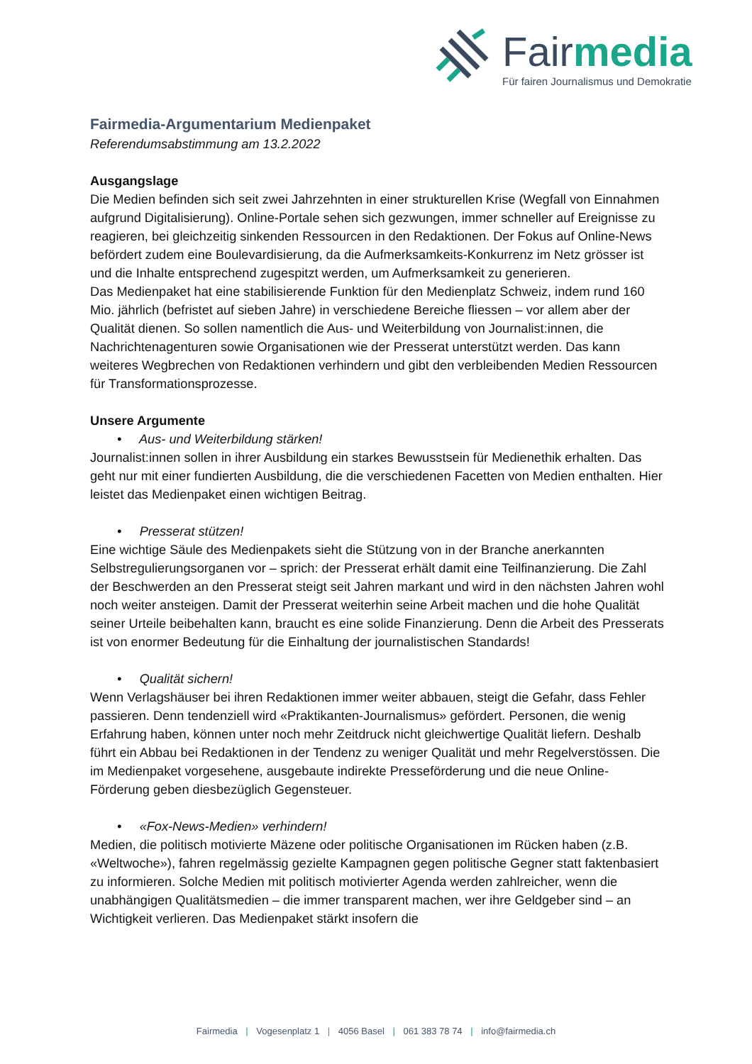Fairmedia
Für fairen Journalismus und Demokratie
Fairmedia-Argumentarium Medienpaket
Referendumsabstimmung am 13.2.2022
Ausgangslage
Die Medien befinden sich seit zwei Jahrzehnten in einer strukturellen Krise (Wegfall von Einnahmen aufgrund Digitalisierung). Online-Portale sehen sich gezwungen, immer schneller auf Ereignisse zu reagieren, bei gleichzeitig sinkenden Ressourcen in den Redaktionen. Der Fokus auf Online-News befördert zudem eine Boulevardisierung, da die Aufmerksamkeits-Konkurrenz im Netz grösser ist und die Inhalte entsprechend zugespitzt werden, um Aufmerksamkeit zu generieren.
Das Medienpaket hat eine stabilisierende Funktion für den Medienplatz Schweiz, indem rund 160 Mio. jährlich (befristet auf sieben Jahre) in verschiedene Bereiche fliessen – vor allem aber der Qualität dienen. So sollen namentlich die Aus- und Weiterbildung von Journalist:innen, die Nachrichtenagenturen sowie Organisationen wie der Presserat unterstützt werden. Das kann weiteres Wegbrechen von Redaktionen verhindern und gibt den verbleibenden Medien Ressourcen für Transformationsprozesse.
Unsere Argumente
• Aus- und Weiterbildung stärken!
Journalist:innen sollen in ihrer Ausbildung ein starkes Bewusstsein für Medienethik erhalten. Das geht nur mit einer fundierten Ausbildung, die die verschiedenen Facetten von Medien enthalten. Hier leistet das Medienpaket einen wichtigen Beitrag.
• Presserat stützen!
Eine wichtige Säule des Medienpakets sieht die Stützung von in der Branche anerkannten Selbstregulierungsorganen vor – sprich: der Presserat erhält damit eine Teilfinanzierung. Die Zahl der Beschwerden an den Presserat steigt seit Jahren markant und wird in den nächsten Jahren wohl noch weiter ansteigen. Damit der Presserat weiterhin seine Arbeit machen und die hohe Qualität seiner Urteile beibehalten kann, braucht es eine solide Finanzierung. Denn die Arbeit des Presserats ist von enormer Bedeutung für die Einhaltung der journalistischen Standards!
• Qualität sichern!
Wenn Verlagshäuser bei ihren Redaktionen immer weiter abbauen, steigt die Gefahr, dass Fehler passieren. Denn tendenziell wird «Praktikanten-Journalismus» gefördert. Personen, die wenig Erfahrung haben, können unter noch mehr Zeitdruck nicht gleichwertige Qualität liefern. Deshalb führt ein Abbau bei Redaktionen in der Tendenz zu weniger Qualität und mehr Regelverstössen. Die im Medienpaket vorgesehene, ausgebaute indirekte Presseförderung und die neue Online-Förderung geben diesbezüglich Gegensteuer.
• «Fox-News-Medien» verhindern!
Medien, die politisch motivierte Mäzene oder politische Organisationen im Rücken haben (z.B. «Weltwoche»), fahren regelmässig gezielte Kampagnen gegen politische Gegner statt faktenbasiert zu informieren. Solche Medien mit politisch motivierter Agenda werden zahlreicher, wenn die unabhängigen Qualitätsmedien – die immer transparent machen, wer ihre Geldgeber sind – an Wichtigkeit verlieren. Das Medienpaket stärkt insofern die
Fairmedia | Vogesenplatz 1 | 4056 Basel | 061 383 78 74 | info@fairmedia.ch